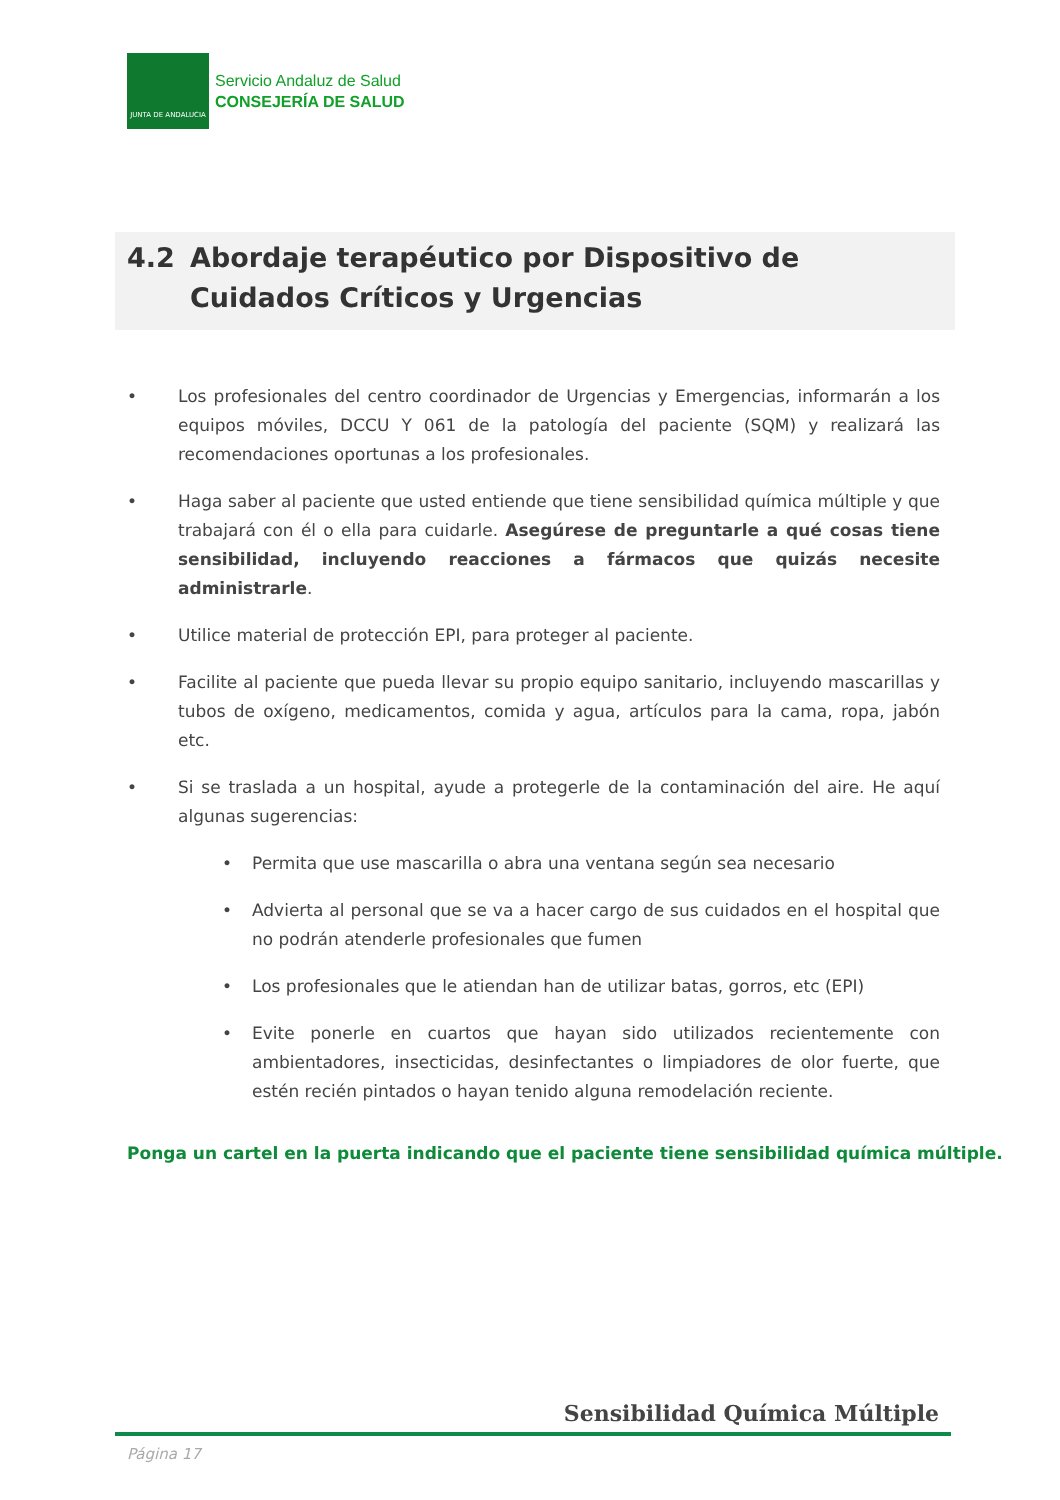JUNTA DE ANDALUCIA
Servicio Andaluz de Salud
CONSEJERÍA DE SALUD
4.2 Abordaje terapéutico por Dispositivo de Cuidados Críticos y Urgencias
• Los profesionales del centro coordinador de Urgencias y Emergencias, informarán a los equipos móviles, DCCU Y 061 de la patología del paciente (SQM) y realizará las recomendaciones oportunas a los profesionales.
• Haga saber al paciente que usted entiende que tiene sensibilidad química múltiple y que trabajará con él o ella para cuidarle. Asegúrese de preguntarle a qué cosas tiene sensibilidad, incluyendo reacciones a fármacos que quizás necesite administrarle.
• Utilice material de protección EPI, para proteger al paciente.
• Facilite al paciente que pueda llevar su propio equipo sanitario, incluyendo mascarillas y tubos de oxígeno, medicamentos, comida y agua, artículos para la cama, ropa, jabón etc.
• Si se traslada a un hospital, ayude a protegerle de la contaminación del aire. He aquí algunas sugerencias:
• Permita que use mascarilla o abra una ventana según sea necesario
• Advierta al personal que se va a hacer cargo de sus cuidados en el hospital que no podrán atenderle profesionales que fumen
• Los profesionales que le atiendan han de utilizar batas, gorros, etc (EPI)
• Evite ponerle en cuartos que hayan sido utilizados recientemente con ambientadores, insecticidas, desinfectantes o limpiadores de olor fuerte, que estén recién pintados o hayan tenido alguna remodelación reciente.
Ponga un cartel en la puerta indicando que el paciente tiene sensibilidad química múltiple.
Sensibilidad Química Múltiple
Página 17